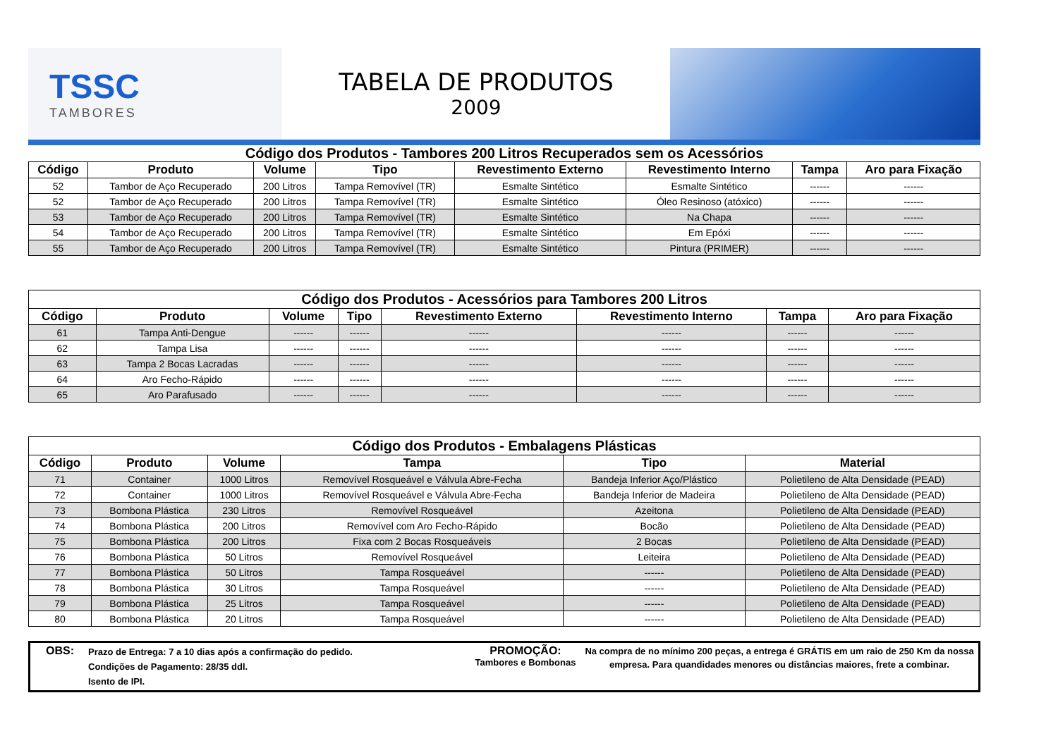TSSC
TAMBORES
TABELA DE PRODUTOS
2009
Código dos Produtos - Tambores 200 Litros Recuperados sem os Acessórios
| Código | Produto | Volume | Tipo | Revestimento Externo | Revestimento Interno | Tampa | Aro para Fixação |
| --- | --- | --- | --- | --- | --- | --- | --- |
| 52 | Tambor de Aço Recuperado | 200 Litros | Tampa Removível (TR) | Esmalte Sintético | Esmalte Sintético | ------ | ------ |
| 52 | Tambor de Aço Recuperado | 200 Litros | Tampa Removível (TR) | Esmalte Sintético | Óleo Resinoso (atóxico) | ------ | ------ |
| 53 | Tambor de Aço Recuperado | 200 Litros | Tampa Removível (TR) | Esmalte Sintético | Na Chapa | ------ | ------ |
| 54 | Tambor de Aço Recuperado | 200 Litros | Tampa Removível (TR) | Esmalte Sintético | Em Epóxi | ------ | ------ |
| 55 | Tambor de Aço Recuperado | 200 Litros | Tampa Removível (TR) | Esmalte Sintético | Pintura (PRIMER) | ------ | ------ |
| Código dos Produtos - Acessórios para Tambores 200 Litros | | | | | | | |
| --- | --- | --- | --- | --- | --- | --- | --- |
| Código | Produto | Volume | Tipo | Revestimento Externo | Revestimento Interno | Tampa | Aro para Fixação |
| 61 | Tampa Anti-Dengue | ------ | ------ | ------ | ------ | ------ | ------ |
| 62 | Tampa Lisa | ------ | ------ | ------ | ------ | ------ | ------ |
| 63 | Tampa 2 Bocas Lacradas | ------ | ------ | ------ | ------ | ------ | ------ |
| 64 | Aro Fecho-Rápido | ------ | ------ | ------ | ------ | ------ | ------ |
| 65 | Aro Parafusado | ------ | ------ | ------ | ------ | ------ | ------ |
| Código dos Produtos - Embalagens Plásticas | | | | | |
| --- | --- | --- | --- | --- | --- |
| Código | Produto | Volume | Tampa | Tipo | Material |
| 71 | Container | 1000 Litros | Removível Rosqueável e Válvula Abre-Fecha | Bandeja Inferior Aço/Plástico | Polietileno de Alta Densidade (PEAD) |
| 72 | Container | 1000 Litros | Removível Rosqueável e Válvula Abre-Fecha | Bandeja Inferior de Madeira | Polietileno de Alta Densidade (PEAD) |
| 73 | Bombona Plástica | 230 Litros | Removível Rosqueável | Azeitona | Polietileno de Alta Densidade (PEAD) |
| 74 | Bombona Plástica | 200 Litros | Removível com Aro Fecho-Rápido | Bocão | Polietileno de Alta Densidade (PEAD) |
| 75 | Bombona Plástica | 200 Litros | Fixa com 2 Bocas Rosqueáveis | 2 Bocas | Polietileno de Alta Densidade (PEAD) |
| 76 | Bombona Plástica | 50 Litros | Removível Rosqueável | Leiteira | Polietileno de Alta Densidade (PEAD) |
| 77 | Bombona Plástica | 50 Litros | Tampa Rosqueável | ------ | Polietileno de Alta Densidade (PEAD) |
| 78 | Bombona Plástica | 30 Litros | Tampa Rosqueável | ------ | Polietileno de Alta Densidade (PEAD) |
| 79 | Bombona Plástica | 25 Litros | Tampa Rosqueável | ------ | Polietileno de Alta Densidade (PEAD) |
| 80 | Bombona Plástica | 20 Litros | Tampa Rosqueável | ------ | Polietileno de Alta Densidade (PEAD) |
OBS:
Prazo de Entrega: 7 a 10 dias após a confirmação do pedido.
Condições de Pagamento: 28/35 ddl.
Isento de IPI.
PROMOÇÃO:
Tambores e Bombonas
Na compra de no mínimo 200 peças, a entrega é GRÁTIS em um raio de 250 Km da nossa empresa. Para quandidades menores ou distâncias maiores, frete a combinar.